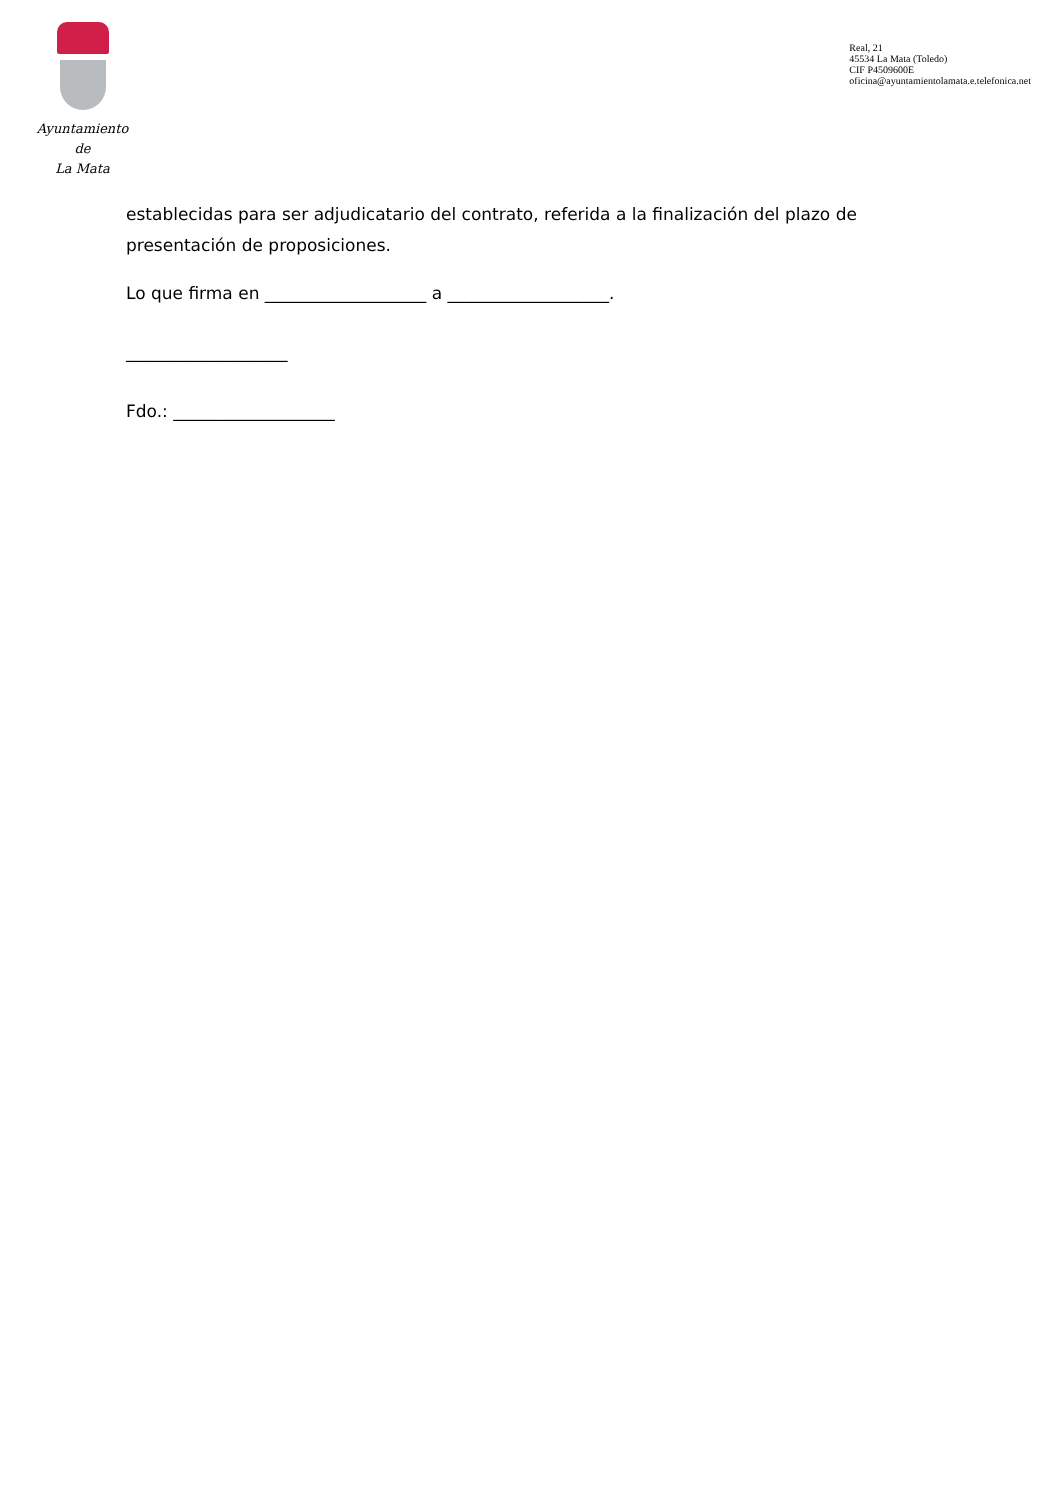Ayuntamiento
de
La Mata
Real, 21
45534 La Mata (Toledo)
CIF P4509600E
oficina@ayuntamientolamata.e.telefonica.net
establecidas para ser adjudicatario del contrato, referida a la finalización del plazo de presentación de proposiciones.
Lo que firma en ___________________ a ___________________.
___________________
Fdo.: ___________________